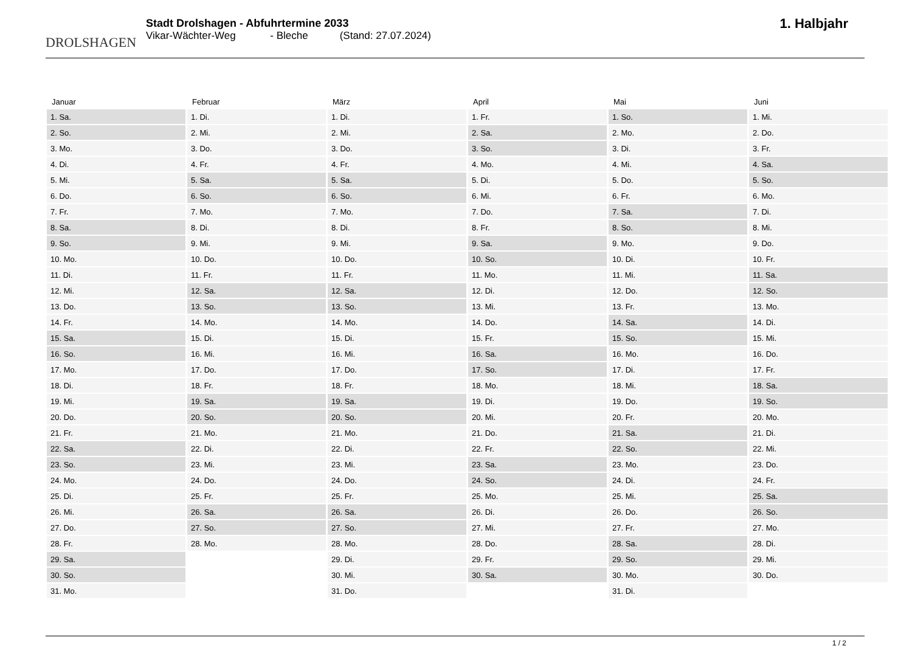DROLSHAGEN
Stadt Drolshagen - Abfuhrtermine 2033
Vikar-Wächter-Weg - Bleche (Stand: 27.07.2024)
1. Halbjahr
| Januar | Februar | März | April | Mai | Juni |
| --- | --- | --- | --- | --- | --- |
| 1. Sa. | 1. Di. | 1. Di. | 1. Fr. | 1. So. | 1. Mi. |
| 2. So. | 2. Mi. | 2. Mi. | 2. Sa. | 2. Mo. | 2. Do. |
| 3. Mo. | 3. Do. | 3. Do. | 3. So. | 3. Di. | 3. Fr. |
| 4. Di. | 4. Fr. | 4. Fr. | 4. Mo. | 4. Mi. | 4. Sa. |
| 5. Mi. | 5. Sa. | 5. Sa. | 5. Di. | 5. Do. | 5. So. |
| 6. Do. | 6. So. | 6. So. | 6. Mi. | 6. Fr. | 6. Mo. |
| 7. Fr. | 7. Mo. | 7. Mo. | 7. Do. | 7. Sa. | 7. Di. |
| 8. Sa. | 8. Di. | 8. Di. | 8. Fr. | 8. So. | 8. Mi. |
| 9. So. | 9. Mi. | 9. Mi. | 9. Sa. | 9. Mo. | 9. Do. |
| 10. Mo. | 10. Do. | 10. Do. | 10. So. | 10. Di. | 10. Fr. |
| 11. Di. | 11. Fr. | 11. Fr. | 11. Mo. | 11. Mi. | 11. Sa. |
| 12. Mi. | 12. Sa. | 12. Sa. | 12. Di. | 12. Do. | 12. So. |
| 13. Do. | 13. So. | 13. So. | 13. Mi. | 13. Fr. | 13. Mo. |
| 14. Fr. | 14. Mo. | 14. Mo. | 14. Do. | 14. Sa. | 14. Di. |
| 15. Sa. | 15. Di. | 15. Di. | 15. Fr. | 15. So. | 15. Mi. |
| 16. So. | 16. Mi. | 16. Mi. | 16. Sa. | 16. Mo. | 16. Do. |
| 17. Mo. | 17. Do. | 17. Do. | 17. So. | 17. Di. | 17. Fr. |
| 18. Di. | 18. Fr. | 18. Fr. | 18. Mo. | 18. Mi. | 18. Sa. |
| 19. Mi. | 19. Sa. | 19. Sa. | 19. Di. | 19. Do. | 19. So. |
| 20. Do. | 20. So. | 20. So. | 20. Mi. | 20. Fr. | 20. Mo. |
| 21. Fr. | 21. Mo. | 21. Mo. | 21. Do. | 21. Sa. | 21. Di. |
| 22. Sa. | 22. Di. | 22. Di. | 22. Fr. | 22. So. | 22. Mi. |
| 23. So. | 23. Mi. | 23. Mi. | 23. Sa. | 23. Mo. | 23. Do. |
| 24. Mo. | 24. Do. | 24. Do. | 24. So. | 24. Di. | 24. Fr. |
| 25. Di. | 25. Fr. | 25. Fr. | 25. Mo. | 25. Mi. | 25. Sa. |
| 26. Mi. | 26. Sa. | 26. Sa. | 26. Di. | 26. Do. | 26. So. |
| 27. Do. | 27. So. | 27. So. | 27. Mi. | 27. Fr. | 27. Mo. |
| 28. Fr. | 28. Mo. | 28. Mo. | 28. Do. | 28. Sa. | 28. Di. |
| 29. Sa. | | 29. Di. | 29. Fr. | 29. So. | 29. Mi. |
| 30. So. | | 30. Mi. | 30. Sa. | 30. Mo. | 30. Do. |
| 31. Mo. | | 31. Do. | | 31. Di. | |
1 / 2